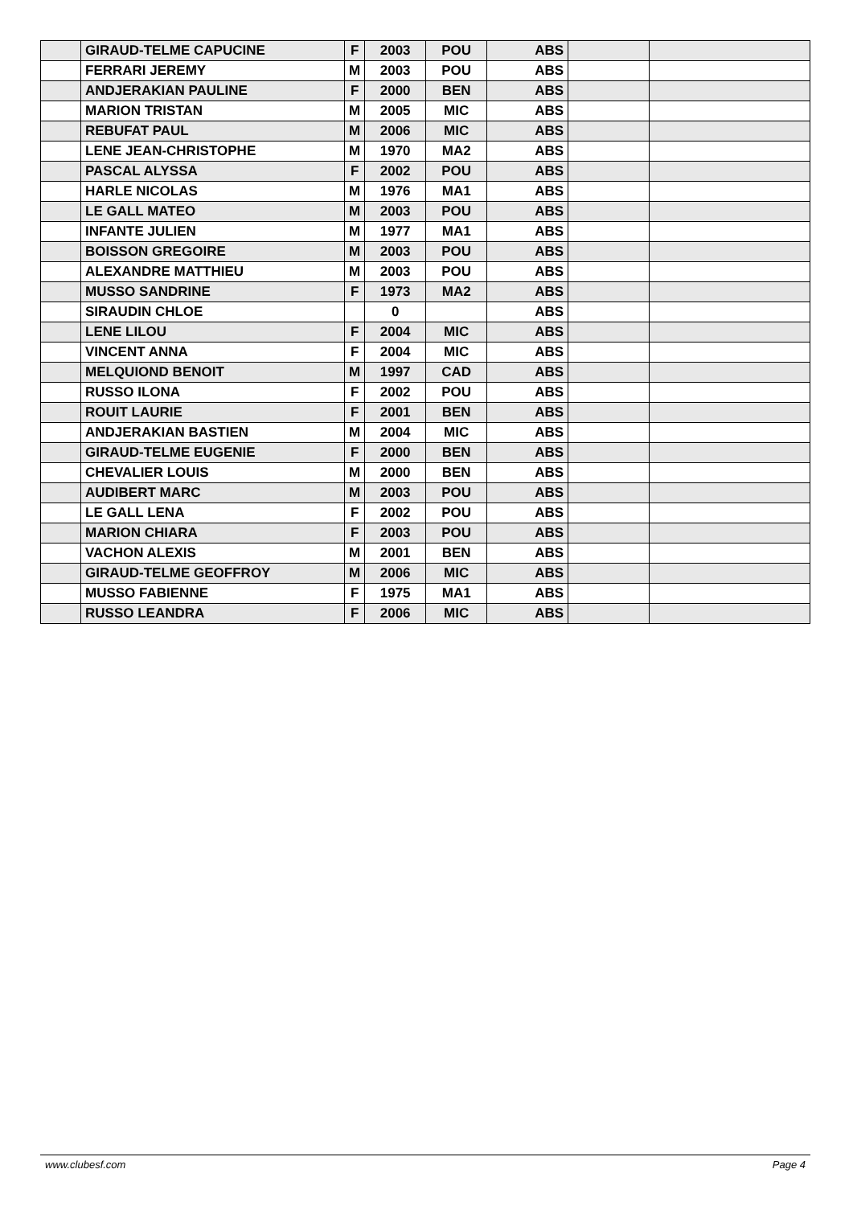| | GIRAUD-TELME CAPUCINE | F | 2003 | POU | ABS | | |
| | FERRARI JEREMY | M | 2003 | POU | ABS | | |
| | ANDJERAKIAN PAULINE | F | 2000 | BEN | ABS | | |
| | MARION TRISTAN | M | 2005 | MIC | ABS | | |
| | REBUFAT PAUL | M | 2006 | MIC | ABS | | |
| | LENE JEAN-CHRISTOPHE | M | 1970 | MA2 | ABS | | |
| | PASCAL ALYSSA | F | 2002 | POU | ABS | | |
| | HARLE NICOLAS | M | 1976 | MA1 | ABS | | |
| | LE GALL MATEO | M | 2003 | POU | ABS | | |
| | INFANTE JULIEN | M | 1977 | MA1 | ABS | | |
| | BOISSON GREGOIRE | M | 2003 | POU | ABS | | |
| | ALEXANDRE MATTHIEU | M | 2003 | POU | ABS | | |
| | MUSSO SANDRINE | F | 1973 | MA2 | ABS | | |
| | SIRAUDIN CHLOE | | 0 | | ABS | | |
| | LENE LILOU | F | 2004 | MIC | ABS | | |
| | VINCENT ANNA | F | 2004 | MIC | ABS | | |
| | MELQUIOND BENOIT | M | 1997 | CAD | ABS | | |
| | RUSSO ILONA | F | 2002 | POU | ABS | | |
| | ROUIT LAURIE | F | 2001 | BEN | ABS | | |
| | ANDJERAKIAN BASTIEN | M | 2004 | MIC | ABS | | |
| | GIRAUD-TELME EUGENIE | F | 2000 | BEN | ABS | | |
| | CHEVALIER LOUIS | M | 2000 | BEN | ABS | | |
| | AUDIBERT MARC | M | 2003 | POU | ABS | | |
| | LE GALL LENA | F | 2002 | POU | ABS | | |
| | MARION CHIARA | F | 2003 | POU | ABS | | |
| | VACHON ALEXIS | M | 2001 | BEN | ABS | | |
| | GIRAUD-TELME GEOFFROY | M | 2006 | MIC | ABS | | |
| | MUSSO FABIENNE | F | 1975 | MA1 | ABS | | |
| | RUSSO LEANDRA | F | 2006 | MIC | ABS | | |
www.clubesf.com Page 4